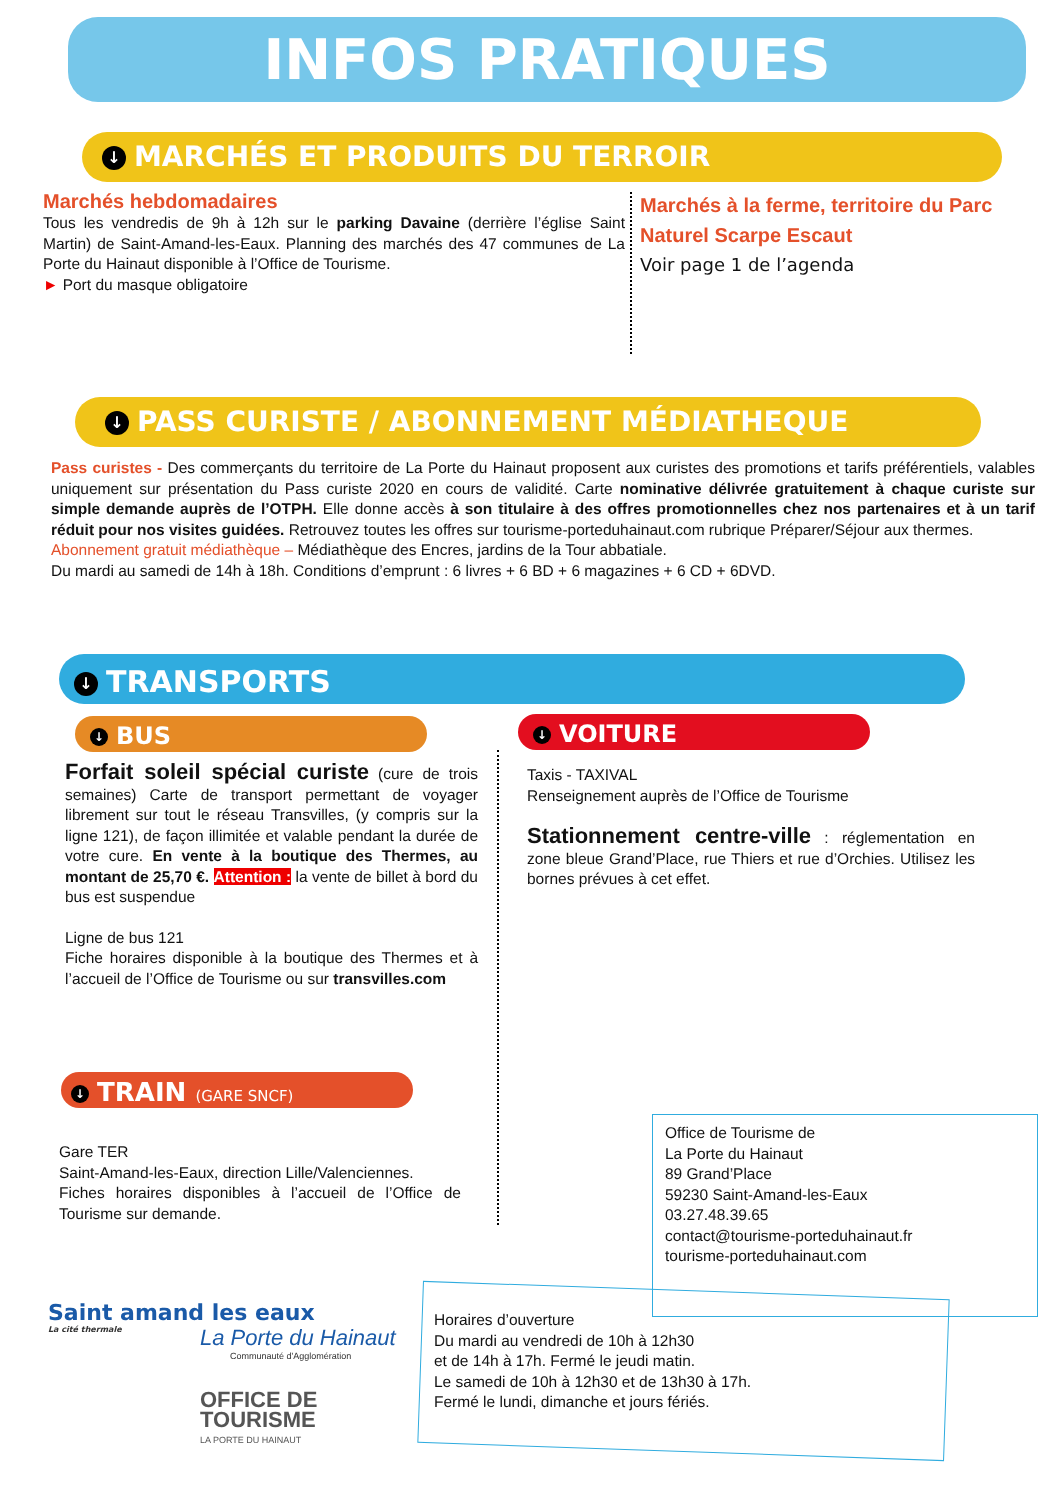INFOS PRATIQUES
↓ MARCHÉS ET PRODUITS DU TERROIR
Marchés hebdomadaires
Tous les vendredis de 9h à 12h sur le parking Davaine (derrière l’église Saint Martin) de Saint-Amand-les-Eaux. Planning des marchés des 47 communes de La Porte du Hainaut disponible à l’Office de Tourisme.
► Port du masque obligatoire
Marchés à la ferme, territoire du Parc Naturel Scarpe Escaut
Voir page 1 de l’agenda
↓ PASS CURISTE / ABONNEMENT MÉDIATHEQUE
Pass curistes - Des commerçants du territoire de La Porte du Hainaut proposent aux curistes des promotions et tarifs préférentiels, valables uniquement sur présentation du Pass curiste 2020 en cours de validité. Carte nominative délivrée gratuitement à chaque curiste sur simple demande auprès de l’OTPH. Elle donne accès à son titulaire à des offres promotionnelles chez nos partenaires et à un tarif réduit pour nos visites guidées. Retrouvez toutes les offres sur tourisme-porteduhainaut.com rubrique Préparer/Séjour aux thermes.
Abonnement gratuit médiathèque – Médiathèque des Encres, jardins de la Tour abbatiale.
Du mardi au samedi de 14h à 18h. Conditions d’emprunt : 6 livres + 6 BD + 6 magazines + 6 CD + 6DVD.
↓ TRANSPORTS
↓ BUS ↓ VOITURE
Forfait soleil spécial curiste (cure de trois semaines) Carte de transport permettant de voyager librement sur tout le réseau Transvilles, (y compris sur la ligne 121), de façon illimitée et valable pendant la durée de votre cure. En vente à la boutique des Thermes, au montant de 25,70 €. Attention : la vente de billet à bord du bus est suspendue
Ligne de bus 121
Fiche horaires disponible à la boutique des Thermes et à l’accueil de l’Office de Tourisme ou sur transvilles.com
Taxis - TAXIVAL
Renseignement auprès de l’Office de Tourisme
Stationnement centre-ville : réglementation en zone bleue Grand’Place, rue Thiers et rue d’Orchies. Utilisez les bornes prévues à cet effet.
↓ TRAIN (GARE SNCF)
Gare TER
Saint-Amand-les-Eaux, direction Lille/Valenciennes.
Fiches horaires disponibles à l’accueil de l’Office de Tourisme sur demande.
Office de Tourisme de
La Porte du Hainaut
89 Grand’Place
59230 Saint-Amand-les-Eaux
03.27.48.39.65
contact@tourisme-porteduhainaut.fr
tourisme-porteduhainaut.com
Horaires d’ouverture
Du mardi au vendredi de 10h à 12h30
et de 14h à 17h. Fermé le jeudi matin.
Le samedi de 10h à 12h30 et de 13h30 à 17h.
Fermé le lundi, dimanche et jours fériés.
Saint amand les eaux
La cité thermale
La Porte du Hainaut
Communauté d'Agglomération
OFFICE DE
TOURISME
LA PORTE DU HAINAUT